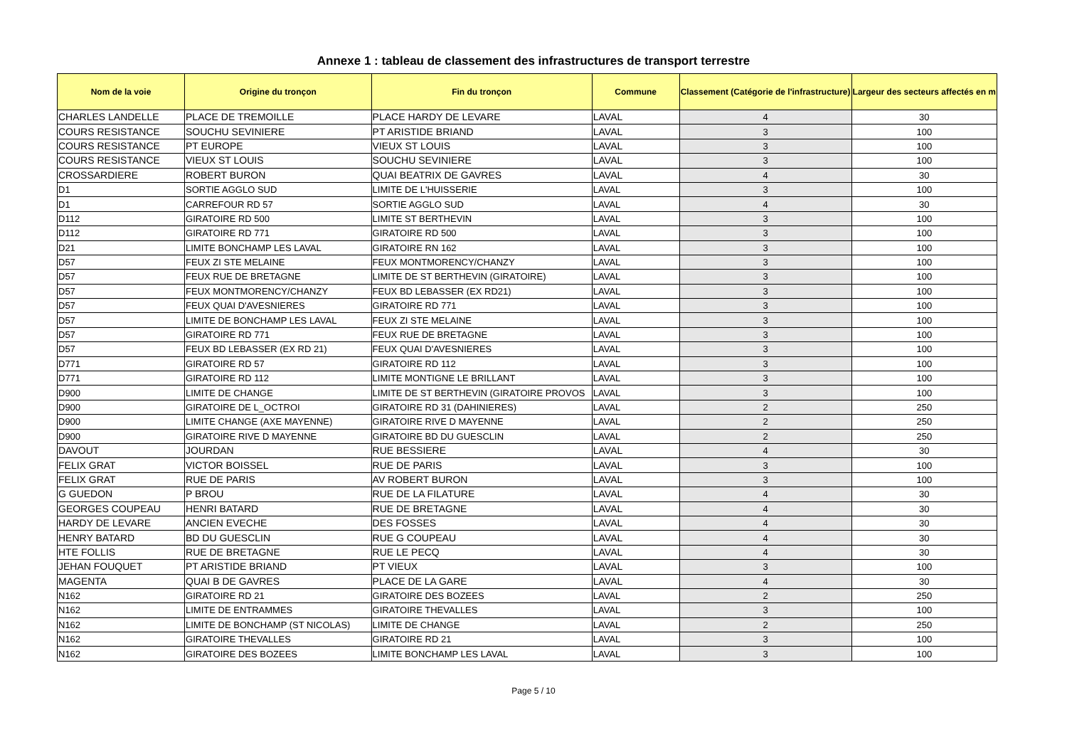Annexe 1 : tableau de classement des infrastructures de transport terrestre
| Nom de la voie | Origine du tronçon | Fin du tronçon | Commune | Classement (Catégorie de l'infrastructure) | Largeur des secteurs affectés en m |
| --- | --- | --- | --- | --- | --- |
| CHARLES LANDELLE | PLACE DE TREMOILLE | PLACE HARDY DE LEVARE | LAVAL | 4 | 30 |
| COURS RESISTANCE | SOUCHU SEVINIERE | PT ARISTIDE BRIAND | LAVAL | 3 | 100 |
| COURS RESISTANCE | PT EUROPE | VIEUX ST LOUIS | LAVAL | 3 | 100 |
| COURS RESISTANCE | VIEUX ST LOUIS | SOUCHU SEVINIERE | LAVAL | 3 | 100 |
| CROSSARDIERE | ROBERT BURON | QUAI BEATRIX DE GAVRES | LAVAL | 4 | 30 |
| D1 | SORTIE AGGLO SUD | LIMITE DE L'HUISSERIE | LAVAL | 3 | 100 |
| D1 | CARREFOUR RD 57 | SORTIE AGGLO SUD | LAVAL | 4 | 30 |
| D112 | GIRATOIRE RD 500 | LIMITE ST BERTHEVIN | LAVAL | 3 | 100 |
| D112 | GIRATOIRE RD 771 | GIRATOIRE RD 500 | LAVAL | 3 | 100 |
| D21 | LIMITE BONCHAMP LES LAVAL | GIRATOIRE RN 162 | LAVAL | 3 | 100 |
| D57 | FEUX ZI STE MELAINE | FEUX MONTMORENCY/CHANZY | LAVAL | 3 | 100 |
| D57 | FEUX RUE DE BRETAGNE | LIMITE DE ST BERTHEVIN (GIRATOIRE) | LAVAL | 3 | 100 |
| D57 | FEUX MONTMORENCY/CHANZY | FEUX BD LEBASSER (EX RD21) | LAVAL | 3 | 100 |
| D57 | FEUX QUAI D'AVESNIERES | GIRATOIRE RD 771 | LAVAL | 3 | 100 |
| D57 | LIMITE DE BONCHAMP LES LAVAL | FEUX ZI STE MELAINE | LAVAL | 3 | 100 |
| D57 | GIRATOIRE RD 771 | FEUX RUE DE BRETAGNE | LAVAL | 3 | 100 |
| D57 | FEUX BD LEBASSER (EX RD 21) | FEUX QUAI D'AVESNIERES | LAVAL | 3 | 100 |
| D771 | GIRATOIRE RD 57 | GIRATOIRE RD 112 | LAVAL | 3 | 100 |
| D771 | GIRATOIRE RD 112 | LIMITE MONTIGNE LE BRILLANT | LAVAL | 3 | 100 |
| D900 | LIMITE DE CHANGE | LIMITE DE ST BERTHEVIN (GIRATOIRE PROVOS | LAVAL | 3 | 100 |
| D900 | GIRATOIRE DE L_OCTROI | GIRATOIRE RD 31 (DAHINIERES) | LAVAL | 2 | 250 |
| D900 | LIMITE CHANGE (AXE MAYENNE) | GIRATOIRE RIVE D MAYENNE | LAVAL | 2 | 250 |
| D900 | GIRATOIRE RIVE D MAYENNE | GIRATOIRE BD DU GUESCLIN | LAVAL | 2 | 250 |
| DAVOUT | JOURDAN | RUE BESSIERE | LAVAL | 4 | 30 |
| FELIX GRAT | VICTOR BOISSEL | RUE DE PARIS | LAVAL | 3 | 100 |
| FELIX GRAT | RUE DE PARIS | AV ROBERT BURON | LAVAL | 3 | 100 |
| G GUEDON | P BROU | RUE DE LA FILATURE | LAVAL | 4 | 30 |
| GEORGES COUPEAU | HENRI BATARD | RUE DE BRETAGNE | LAVAL | 4 | 30 |
| HARDY DE LEVARE | ANCIEN EVECHE | DES FOSSES | LAVAL | 4 | 30 |
| HENRY BATARD | BD DU GUESCLIN | RUE G COUPEAU | LAVAL | 4 | 30 |
| HTE FOLLIS | RUE DE BRETAGNE | RUE LE PECQ | LAVAL | 4 | 30 |
| JEHAN FOUQUET | PT ARISTIDE BRIAND | PT VIEUX | LAVAL | 3 | 100 |
| MAGENTA | QUAI B DE GAVRES | PLACE DE LA GARE | LAVAL | 4 | 30 |
| N162 | GIRATOIRE RD 21 | GIRATOIRE DES BOZEES | LAVAL | 2 | 250 |
| N162 | LIMITE DE ENTRAMMES | GIRATOIRE THEVALLES | LAVAL | 3 | 100 |
| N162 | LIMITE DE BONCHAMP (ST NICOLAS) | LIMITE DE CHANGE | LAVAL | 2 | 250 |
| N162 | GIRATOIRE THEVALLES | GIRATOIRE RD 21 | LAVAL | 3 | 100 |
| N162 | GIRATOIRE DES BOZEES | LIMITE BONCHAMP LES LAVAL | LAVAL | 3 | 100 |
Page 5 / 10